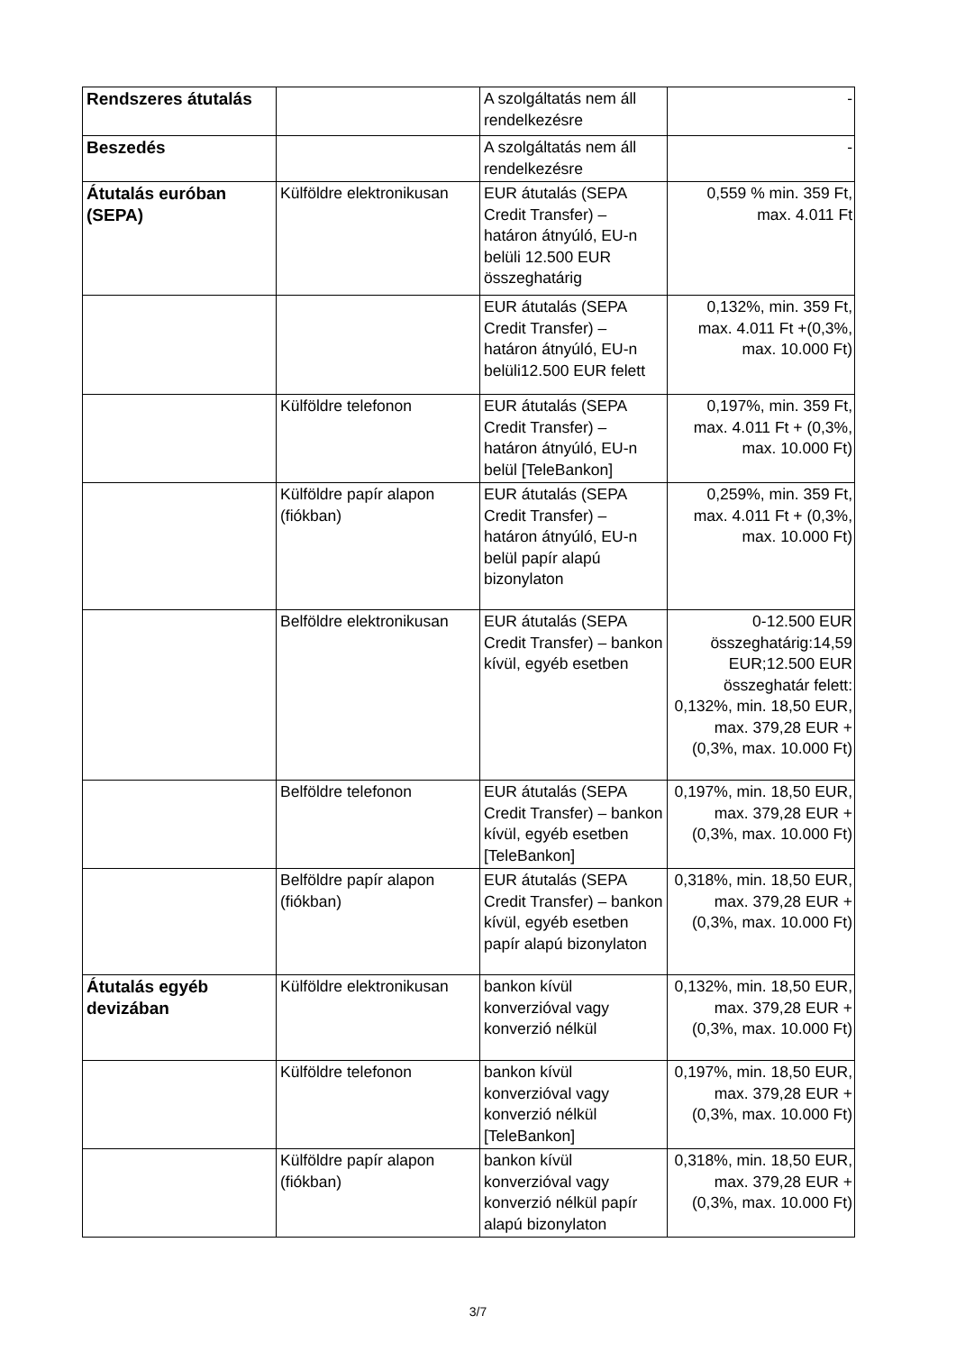| Rendszeres átutalás | | A szolgáltatás nem áll rendelkezésre | - |
| Beszedés | | A szolgáltatás nem áll rendelkezésre | - |
| Átutalás euróban (SEPA) | Külföldre elektronikusan | EUR átutalás (SEPA Credit Transfer) – határon átnyúló, EU-n belüli 12.500 EUR összeghatárig | 0,559 % min. 359 Ft, max. 4.011 Ft |
| | | EUR átutalás (SEPA Credit Transfer) – határon átnyúló, EU-n belüli12.500 EUR felett | 0,132%, min. 359 Ft, max. 4.011 Ft +(0,3%, max. 10.000 Ft) |
| | Külföldre telefonon | EUR átutalás (SEPA Credit Transfer) – határon átnyúló, EU-n belül [TeleBankon] | 0,197%, min. 359 Ft, max. 4.011 Ft + (0,3%, max. 10.000 Ft) |
| | Külföldre papír alapon (fiókban) | EUR átutalás (SEPA Credit Transfer) – határon átnyúló, EU-n belül papír alapú bizonylaton | 0,259%, min. 359 Ft, max. 4.011 Ft + (0,3%, max. 10.000 Ft) |
| | Belföldre elektronikusan | EUR átutalás (SEPA Credit Transfer) – bankon kívül, egyéb esetben | 0-12.500 EUR összeghatárig:14,59 EUR;12.500 EUR összeghatár felett: 0,132%, min. 18,50 EUR, max. 379,28 EUR +(0,3%, max. 10.000 Ft) |
| | Belföldre telefonon | EUR átutalás (SEPA Credit Transfer) – bankon kívül, egyéb esetben [TeleBankon] | 0,197%, min. 18,50 EUR, max. 379,28 EUR + (0,3%, max. 10.000 Ft) |
| | Belföldre papír alapon (fiókban) | EUR átutalás (SEPA Credit Transfer) – bankon kívül, egyéb esetben papír alapú bizonylaton | 0,318%, min. 18,50 EUR, max. 379,28 EUR + (0,3%, max. 10.000 Ft) |
| Átutalás egyéb devizában | Külföldre elektronikusan | bankon kívül konverzióval vagy konverzió nélkül | 0,132%, min. 18,50 EUR, max. 379,28 EUR + (0,3%, max. 10.000 Ft) |
| | Külföldre telefonon | bankon kívül konverzióval vagy konverzió nélkül [TeleBankon] | 0,197%, min. 18,50 EUR, max. 379,28 EUR + (0,3%, max. 10.000 Ft) |
| | Külföldre papír alapon (fiókban) | bankon kívül konverzióval vagy konverzió nélkül papír alapú bizonylaton | 0,318%, min. 18,50 EUR, max. 379,28 EUR + (0,3%, max. 10.000 Ft) |
3/7